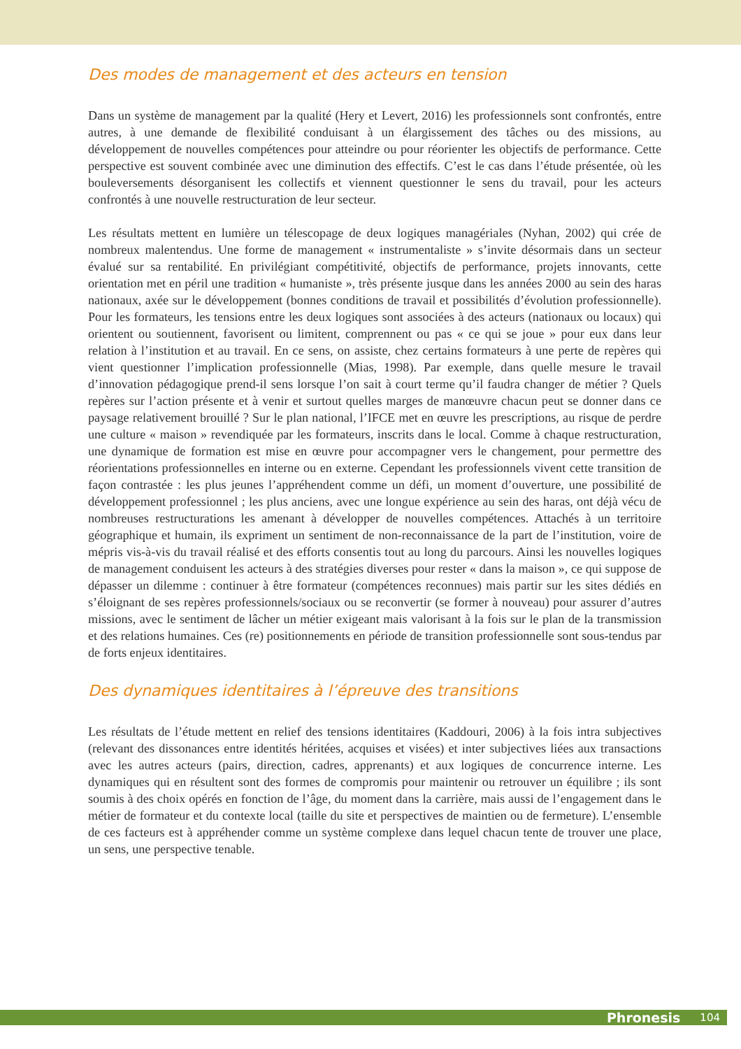Des modes de management et des acteurs en tension
Dans un système de management par la qualité (Hery et Levert, 2016) les professionnels sont confrontés, entre autres, à une demande de flexibilité conduisant à un élargissement des tâches ou des missions, au développement de nouvelles compétences pour atteindre ou pour réorienter les objectifs de performance. Cette perspective est souvent combinée avec une diminution des effectifs. C’est le cas dans l’étude présentée, où les bouleversements désorganisent les collectifs et viennent questionner le sens du travail, pour les acteurs confrontés à une nouvelle restructuration de leur secteur.
Les résultats mettent en lumière un télescopage de deux logiques managériales (Nyhan, 2002) qui crée de nombreux malentendus. Une forme de management « instrumentaliste » s’invite désormais dans un secteur évalué sur sa rentabilité. En privilégiant compétitivité, objectifs de performance, projets innovants, cette orientation met en péril une tradition « humaniste », très présente jusque dans les années 2000 au sein des haras nationaux, axée sur le développement (bonnes conditions de travail et possibilités d’évolution professionnelle). Pour les formateurs, les tensions entre les deux logiques sont associées à des acteurs (nationaux ou locaux) qui orientent ou soutiennent, favorisent ou limitent, comprennent ou pas « ce qui se joue » pour eux dans leur relation à l’institution et au travail. En ce sens, on assiste, chez certains formateurs à une perte de repères qui vient questionner l’implication professionnelle (Mias, 1998). Par exemple, dans quelle mesure le travail d’innovation pédagogique prend-il sens lorsque l’on sait à court terme qu’il faudra changer de métier ? Quels repères sur l’action présente et à venir et surtout quelles marges de manœuvre chacun peut se donner dans ce paysage relativement brouillé ? Sur le plan national, l’IFCE met en œuvre les prescriptions, au risque de perdre une culture « maison » revendiquée par les formateurs, inscrits dans le local. Comme à chaque restructuration, une dynamique de formation est mise en œuvre pour accompagner vers le changement, pour permettre des réorientations professionnelles en interne ou en externe. Cependant les professionnels vivent cette transition de façon contrastée : les plus jeunes l’appréhendent comme un défi, un moment d’ouverture, une possibilité de développement professionnel ; les plus anciens, avec une longue expérience au sein des haras, ont déjà vécu de nombreuses restructurations les amenant à développer de nouvelles compétences. Attachés à un territoire géographique et humain, ils expriment un sentiment de non-reconnaissance de la part de l’institution, voire de mépris vis-à-vis du travail réalisé et des efforts consentis tout au long du parcours. Ainsi les nouvelles logiques de management conduisent les acteurs à des stratégies diverses pour rester « dans la maison », ce qui suppose de dépasser un dilemme : continuer à être formateur (compétences reconnues) mais partir sur les sites dédiés en s’éloignant de ses repères professionnels/sociaux ou se reconvertir (se former à nouveau) pour assurer d’autres missions, avec le sentiment de lâcher un métier exigeant mais valorisant à la fois sur le plan de la transmission et des relations humaines. Ces (re) positionnements en période de transition professionnelle sont sous-tendus par de forts enjeux identitaires.
Des dynamiques identitaires à l’épreuve des transitions
Les résultats de l’étude mettent en relief des tensions identitaires (Kaddouri, 2006) à la fois intra subjectives (relevant des dissonances entre identités héritées, acquises et visées) et inter subjectives liées aux transactions avec les autres acteurs (pairs, direction, cadres, apprenants) et aux logiques de concurrence interne. Les dynamiques qui en résultent sont des formes de compromis pour maintenir ou retrouver un équilibre ; ils sont soumis à des choix opérés en fonction de l’âge, du moment dans la carrière, mais aussi de l’engagement dans le métier de formateur et du contexte local (taille du site et perspectives de maintien ou de fermeture). L’ensemble de ces facteurs est à appréhender comme un système complexe dans lequel chacun tente de trouver une place, un sens, une perspective tenable.
Phronesis 104